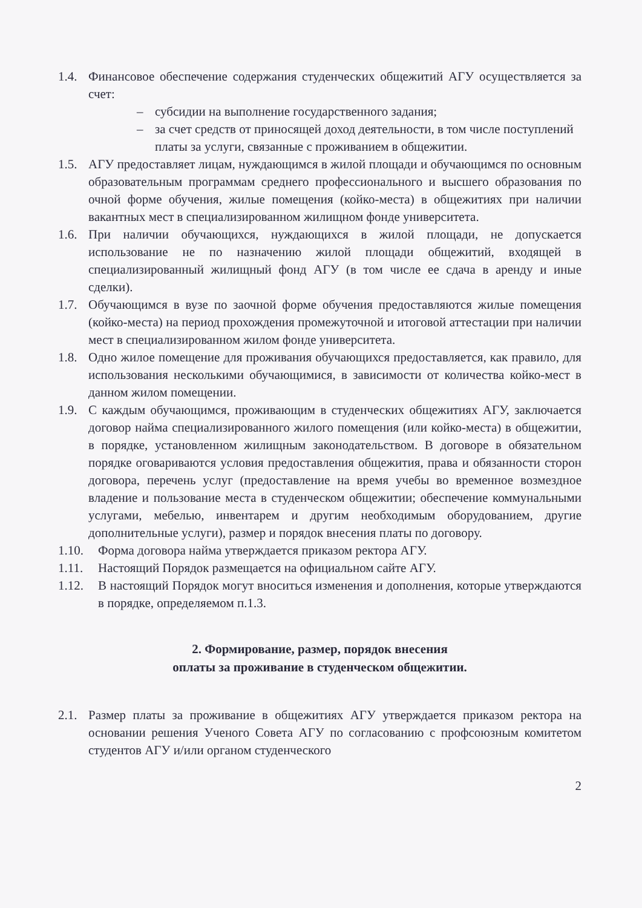1.4. Финансовое обеспечение содержания студенческих общежитий АГУ осуществляется за счет:
– субсидии на выполнение государственного задания;
– за счет средств от приносящей доход деятельности, в том числе поступлений платы за услуги, связанные с проживанием в общежитии.
1.5. АГУ предоставляет лицам, нуждающимся в жилой площади и обучающимся по основным образовательным программам среднего профессионального и высшего образования по очной форме обучения, жилые помещения (койко-места) в общежитиях при наличии вакантных мест в специализированном жилищном фонде университета.
1.6. При наличии обучающихся, нуждающихся в жилой площади, не допускается использование не по назначению жилой площади общежитий, входящей в специализированный жилищный фонд АГУ (в том числе ее сдача в аренду и иные сделки).
1.7. Обучающимся в вузе по заочной форме обучения предоставляются жилые помещения (койко-места) на период прохождения промежуточной и итоговой аттестации при наличии мест в специализированном жилом фонде университета.
1.8. Одно жилое помещение для проживания обучающихся предоставляется, как правило, для использования несколькими обучающимися, в зависимости от количества койко-мест в данном жилом помещении.
1.9. С каждым обучающимся, проживающим в студенческих общежитиях АГУ, заключается договор найма специализированного жилого помещения (или койко-места) в общежитии, в порядке, установленном жилищным законодательством. В договоре в обязательном порядке оговариваются условия предоставления общежития, права и обязанности сторон договора, перечень услуг (предоставление на время учебы во временное возмездное владение и пользование места в студенческом общежитии; обеспечение коммунальными услугами, мебелью, инвентарем и другим необходимым оборудованием, другие дополнительные услуги), размер и порядок внесения платы по договору.
1.10. Форма договора найма утверждается приказом ректора АГУ.
1.11. Настоящий Порядок размещается на официальном сайте АГУ.
1.12. В настоящий Порядок могут вноситься изменения и дополнения, которые утверждаются в порядке, определяемом п.1.3.
2. Формирование, размер, порядок внесения
оплаты за проживание в студенческом общежитии.
2.1. Размер платы за проживание в общежитиях АГУ утверждается приказом ректора на основании решения Ученого Совета АГУ по согласованию с профсоюзным комитетом студентов АГУ и/или органом студенческого
2